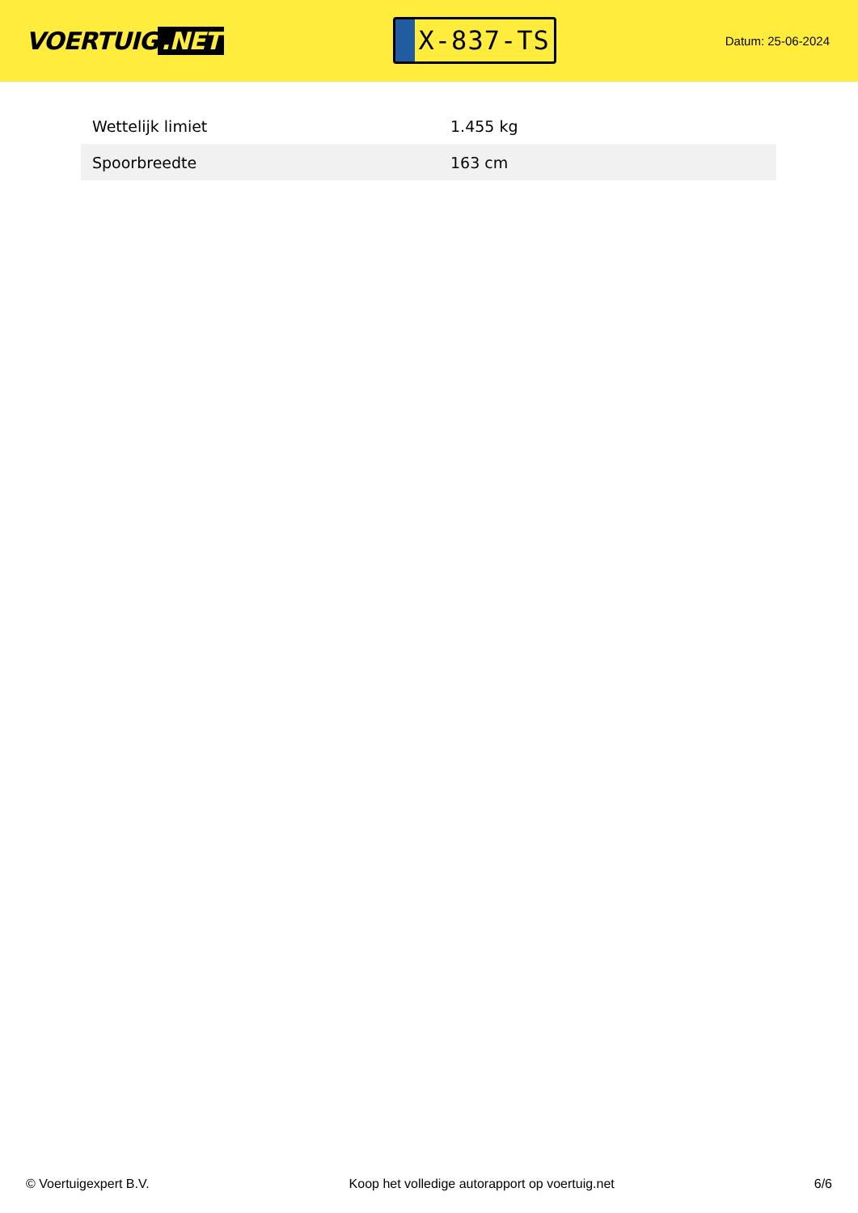VOERTUIG.NET
X-837-TS
Datum: 25-06-2024
| Wettelijk limiet | 1.455 kg |
| Spoorbreedte | 163 cm |
© Voertuigexpert B.V. Koop het volledige autorapport op voertuig.net 6/6